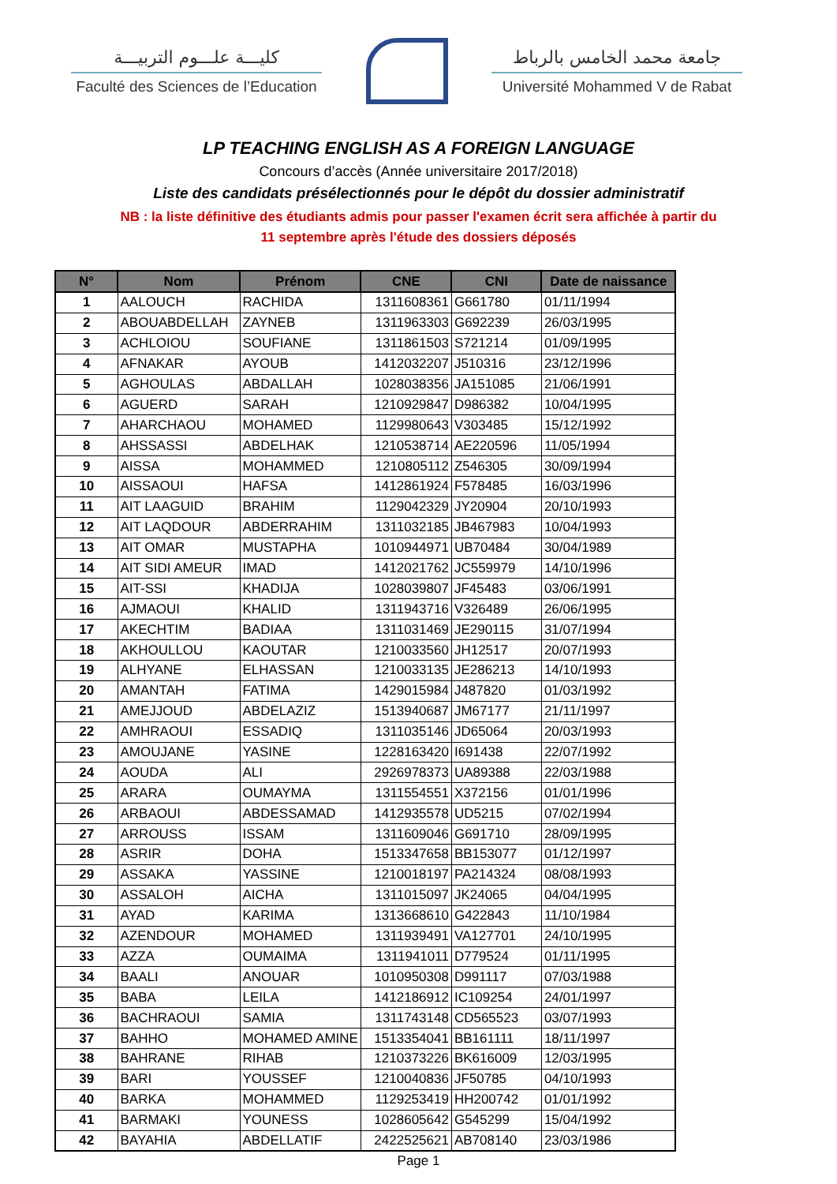كليـــة علـــوم التربيـــة
Faculté des Sciences de l’Education
جامعة محمد الخامس بالرباط
Université Mohammed V de Rabat
LP TEACHING ENGLISH AS A FOREIGN LANGUAGE
Concours d’accès (Année universitaire 2017/2018)
Liste des candidats présélectionnés pour le dépôt du dossier administratif
NB : la liste définitive des étudiants admis pour passer l'examen écrit sera affichée à partir du
11 septembre après l'étude des dossiers déposés
| N° | Nom | Prénom | CNE | CNI | Date de naissance |
| --- | --- | --- | --- | --- | --- |
| 1 | AALOUCH | RACHIDA | 1311608361 | G661780 | 01/11/1994 |
| 2 | ABOUABDELLAH | ZAYNEB | 1311963303 | G692239 | 26/03/1995 |
| 3 | ACHLOIOU | SOUFIANE | 1311861503 | S721214 | 01/09/1995 |
| 4 | AFNAKAR | AYOUB | 1412032207 | J510316 | 23/12/1996 |
| 5 | AGHOULAS | ABDALLAH | 1028038356 | JA151085 | 21/06/1991 |
| 6 | AGUERD | SARAH | 1210929847 | D986382 | 10/04/1995 |
| 7 | AHARCHAOU | MOHAMED | 1129980643 | V303485 | 15/12/1992 |
| 8 | AHSSASSI | ABDELHAK | 1210538714 | AE220596 | 11/05/1994 |
| 9 | AISSA | MOHAMMED | 1210805112 | Z546305 | 30/09/1994 |
| 10 | AISSAOUI | HAFSA | 1412861924 | F578485 | 16/03/1996 |
| 11 | AIT LAAGUID | BRAHIM | 1129042329 | JY20904 | 20/10/1993 |
| 12 | AIT LAQDOUR | ABDERRAHIM | 1311032185 | JB467983 | 10/04/1993 |
| 13 | AIT OMAR | MUSTAPHA | 1010944971 | UB70484 | 30/04/1989 |
| 14 | AIT SIDI AMEUR | IMAD | 1412021762 | JC559979 | 14/10/1996 |
| 15 | AIT-SSI | KHADIJA | 1028039807 | JF45483 | 03/06/1991 |
| 16 | AJMAOUI | KHALID | 1311943716 | V326489 | 26/06/1995 |
| 17 | AKECHTIM | BADIAA | 1311031469 | JE290115 | 31/07/1994 |
| 18 | AKHOULLOU | KAOUTAR | 1210033560 | JH12517 | 20/07/1993 |
| 19 | ALHYANE | ELHASSAN | 1210033135 | JE286213 | 14/10/1993 |
| 20 | AMANTAH | FATIMA | 1429015984 | J487820 | 01/03/1992 |
| 21 | AMEJJOUD | ABDELAZIZ | 1513940687 | JM67177 | 21/11/1997 |
| 22 | AMHRAOUI | ESSADIQ | 1311035146 | JD65064 | 20/03/1993 |
| 23 | AMOUJANE | YASINE | 1228163420 | I691438 | 22/07/1992 |
| 24 | AOUDA | ALI | 2926978373 | UA89388 | 22/03/1988 |
| 25 | ARARA | OUMAYMA | 1311554551 | X372156 | 01/01/1996 |
| 26 | ARBAOUI | ABDESSAMAD | 1412935578 | UD5215 | 07/02/1994 |
| 27 | ARROUSS | ISSAM | 1311609046 | G691710 | 28/09/1995 |
| 28 | ASRIR | DOHA | 1513347658 | BB153077 | 01/12/1997 |
| 29 | ASSAKA | YASSINE | 1210018197 | PA214324 | 08/08/1993 |
| 30 | ASSALOH | AICHA | 1311015097 | JK24065 | 04/04/1995 |
| 31 | AYAD | KARIMA | 1313668610 | G422843 | 11/10/1984 |
| 32 | AZENDOUR | MOHAMED | 1311939491 | VA127701 | 24/10/1995 |
| 33 | AZZA | OUMAIMA | 1311941011 | D779524 | 01/11/1995 |
| 34 | BAALI | ANOUAR | 1010950308 | D991117 | 07/03/1988 |
| 35 | BABA | LEILA | 1412186912 | IC109254 | 24/01/1997 |
| 36 | BACHRAOUI | SAMIA | 1311743148 | CD565523 | 03/07/1993 |
| 37 | BAHHO | MOHAMED AMINE | 1513354041 | BB161111 | 18/11/1997 |
| 38 | BAHRANE | RIHAB | 1210373226 | BK616009 | 12/03/1995 |
| 39 | BARI | YOUSSEF | 1210040836 | JF50785 | 04/10/1993 |
| 40 | BARKA | MOHAMMED | 1129253419 | HH200742 | 01/01/1992 |
| 41 | BARMAKI | YOUNESS | 1028605642 | G545299 | 15/04/1992 |
| 42 | BAYAHIA | ABDELLATIF | 2422525621 | AB708140 | 23/03/1986 |
Page 1